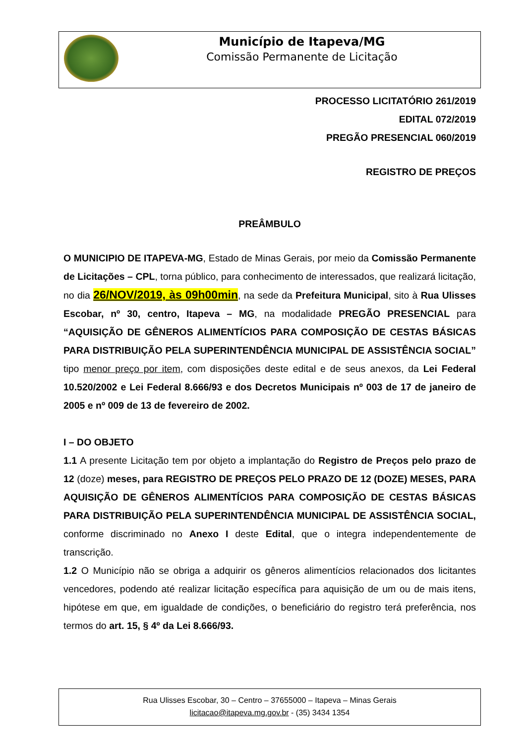Município de Itapeva/MG
Comissão Permanente de Licitação
PROCESSO LICITATÓRIO 261/2019
EDITAL 072/2019
PREGÃO PRESENCIAL 060/2019
REGISTRO DE PREÇOS
PREÂMBULO
O MUNICIPIO DE ITAPEVA-MG, Estado de Minas Gerais, por meio da Comissão Permanente de Licitações – CPL, torna público, para conhecimento de interessados, que realizará licitação, no dia 26/NOV/2019, às 09h00min, na sede da Prefeitura Municipal, sito à Rua Ulisses Escobar, nº 30, centro, Itapeva – MG, na modalidade PREGÃO PRESENCIAL para “AQUISIÇÃO DE GÊNEROS ALIMENTÍCIOS PARA COMPOSIÇÃO DE CESTAS BÁSICAS PARA DISTRIBUIÇÃO PELA SUPERINTENDÊNCIA MUNICIPAL DE ASSISTÊNCIA SOCIAL” tipo menor preço por item, com disposições deste edital e de seus anexos, da Lei Federal 10.520/2002 e Lei Federal 8.666/93 e dos Decretos Municipais nº 003 de 17 de janeiro de 2005 e nº 009 de 13 de fevereiro de 2002.
I – DO OBJETO
1.1 A presente Licitação tem por objeto a implantação do Registro de Preços pelo prazo de 12 (doze) meses, para REGISTRO DE PREÇOS PELO PRAZO DE 12 (DOZE) MESES, PARA AQUISIÇÃO DE GÊNEROS ALIMENTÍCIOS PARA COMPOSIÇÃO DE CESTAS BÁSICAS PARA DISTRIBUIÇÃO PELA SUPERINTENDÊNCIA MUNICIPAL DE ASSISTÊNCIA SOCIAL, conforme discriminado no Anexo I deste Edital, que o integra independentemente de transcrição.
1.2 O Município não se obriga a adquirir os gêneros alimentícios relacionados dos licitantes vencedores, podendo até realizar licitação específica para aquisição de um ou de mais itens, hipótese em que, em igualdade de condições, o beneficiário do registro terá preferência, nos termos do art. 15, § 4º da Lei 8.666/93.
Rua Ulisses Escobar, 30 – Centro – 37655000 – Itapeva – Minas Gerais
licitacao@itapeva.mg.gov.br - (35) 3434 1354